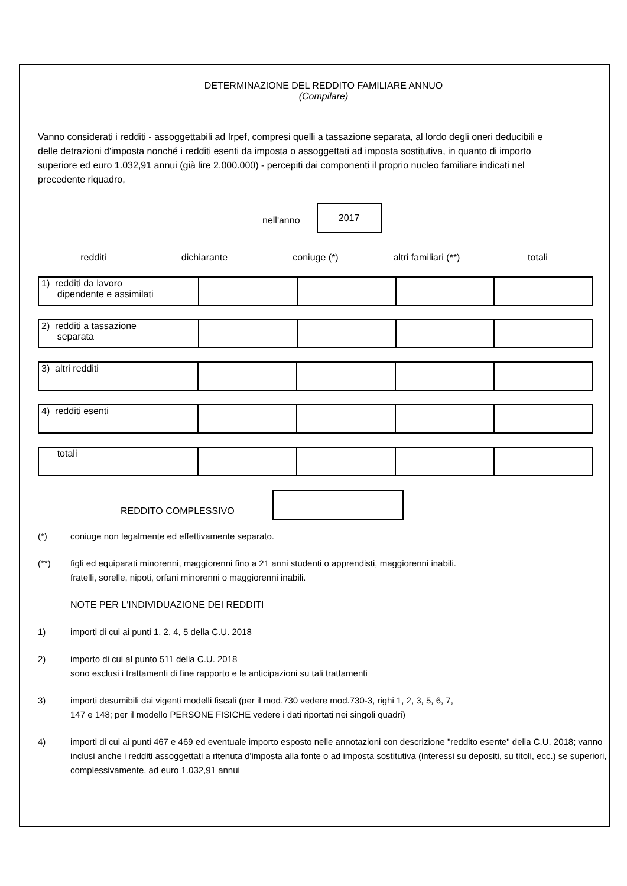DETERMINAZIONE DEL REDDITO FAMILIARE ANNUO
(Compilare)
Vanno considerati i redditi - assoggettabili ad Irpef, compresi quelli a tassazione separata, al lordo degli oneri deducibili e delle detrazioni d'imposta nonché i redditi esenti da imposta o assoggettati ad imposta sostitutiva, in quanto di importo superiore ed euro 1.032,91 annui (già lire 2.000.000) - percepiti dai componenti il proprio nucleo familiare indicati nel precedente riquadro,
nell'anno
2017
| redditi | dichiarante | coniuge (*) | altri familiari (**) | totali |
| --- | --- | --- | --- | --- |
| 1) redditi da lavoro dipendente e assimilati | | | | |
| 2) redditi a tassazione separata | | | | |
| 3) altri redditi | | | | |
| 4) redditi esenti | | | | |
| totali | | | | |
REDDITO COMPLESSIVO
(*) coniuge non legalmente ed effettivamente separato.
(**) figli ed equiparati minorenni, maggiorenni fino a 21 anni studenti o apprendisti, maggiorenni inabili.
fratelli, sorelle, nipoti, orfani minorenni o maggiorenni inabili.
NOTE PER L'INDIVIDUAZIONE DEI REDDITI
1) importi di cui ai punti 1, 2, 4, 5 della C.U. 2018
2) importo di cui al punto 511 della C.U. 2018
sono esclusi i trattamenti di fine rapporto e le anticipazioni su tali trattamenti
3) importi desumibili dai vigenti modelli fiscali (per il mod.730 vedere mod.730-3, righi 1, 2, 3, 5, 6, 7,
147 e 148; per il modello PERSONE FISICHE vedere i dati riportati nei singoli quadri)
4) importi di cui ai punti 467 e 469 ed eventuale importo esposto nelle annotazioni con descrizione "reddito esente" della C.U. 2018; vanno inclusi anche i redditi assoggettati a ritenuta d'imposta alla fonte o ad imposta sostitutiva (interessi su depositi, su titoli, ecc.) se superiori, complessivamente, ad euro 1.032,91 annui